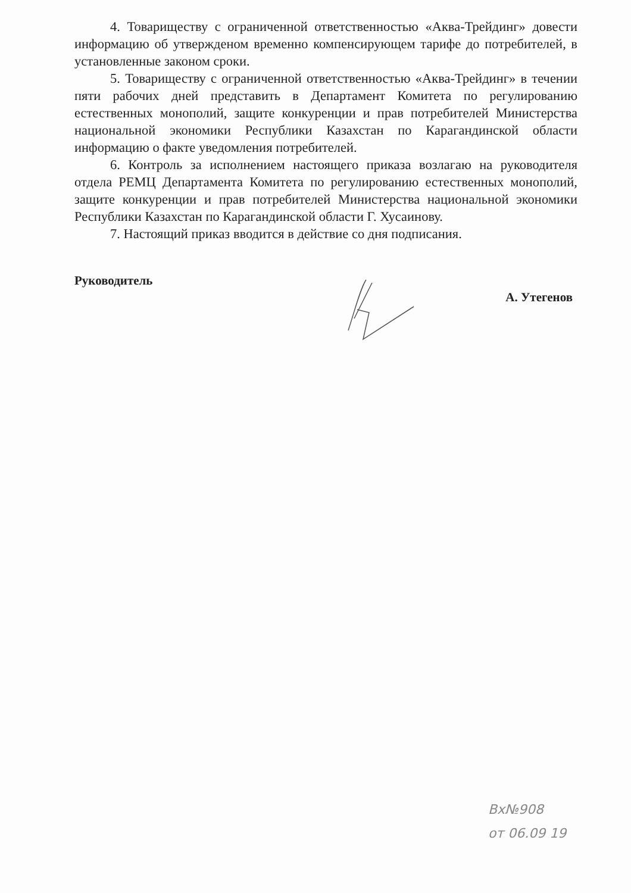4. Товариществу с ограниченной ответственностью «Аква-Трейдинг» довести информацию об утвержденом временно компенсирующем тарифе до потребителей, в установленные законом сроки.
5. Товариществу с ограниченной ответственностью «Аква-Трейдинг» в течении пяти рабочих дней представить в Департамент Комитета по регулированию естественных монополий, защите конкуренции и прав потребителей Министерства национальной экономики Республики Казахстан по Карагандинской области информацию о факте уведомления потребителей.
6. Контроль за исполнением настоящего приказа возлагаю на руководителя отдела РЕМЦ Департамента Комитета по регулированию естественных монополий, защите конкуренции и прав потребителей Министерства национальной экономики Республики Казахстан по Карагандинской области Г. Хусаинову.
7. Настоящий приказ вводится в действие со дня подписания.
Руководитель А. Утегенов
Вх№908
от 06.09 19